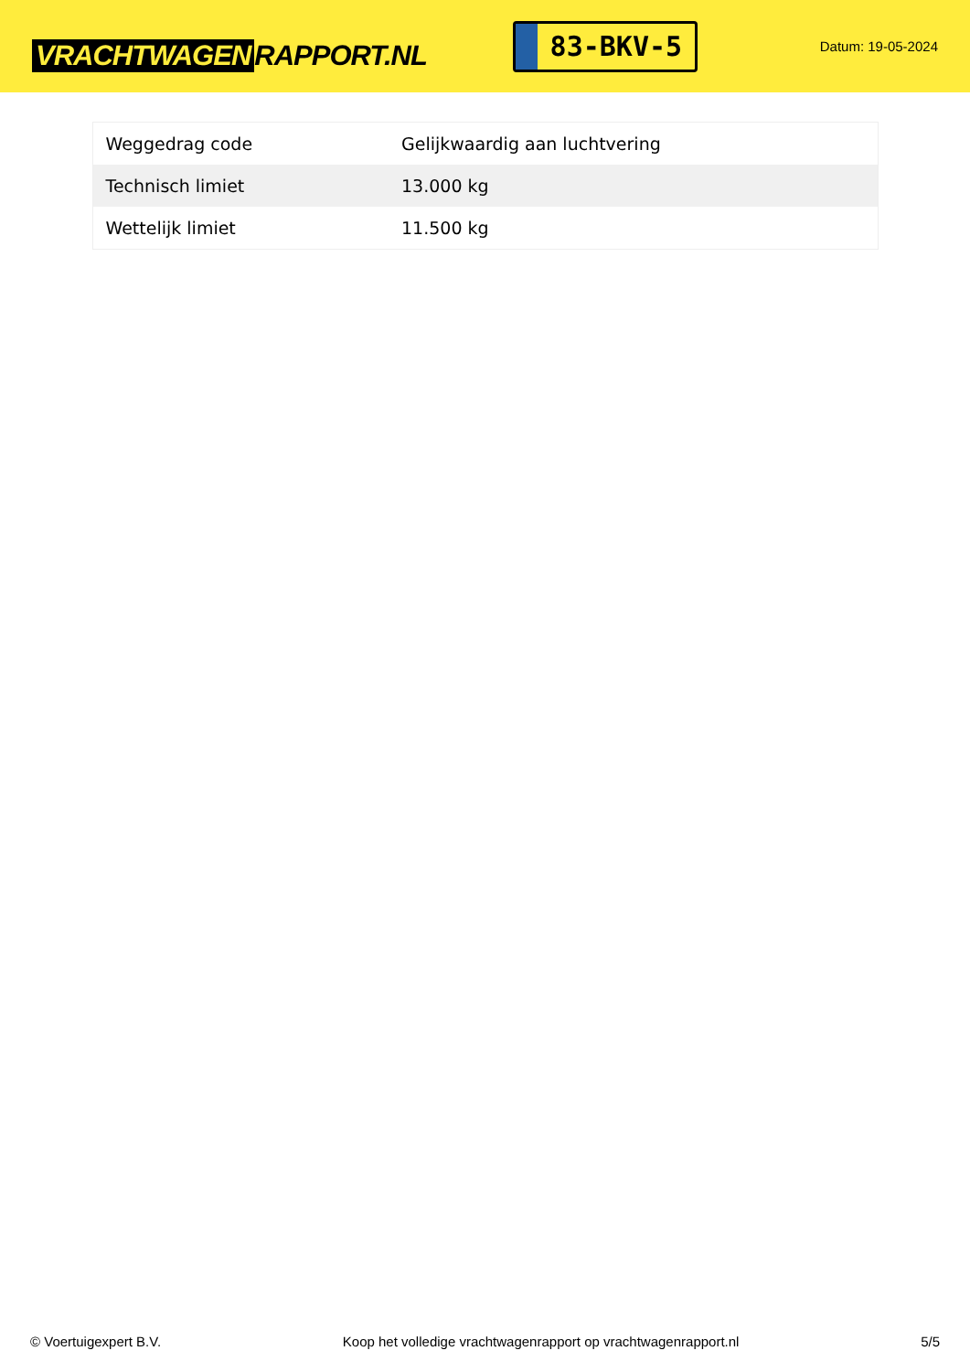VRACHTWAGEN RAPPORT.NL
83-BKV-5
Datum: 19-05-2024
| Weggedrag code | Gelijkwaardig aan luchtvering |
| Technisch limiet | 13.000 kg |
| Wettelijk limiet | 11.500 kg |
© Voertuigexpert B.V. Koop het volledige vrachtwagenrapport op vrachtwagenrapport.nl 5/5